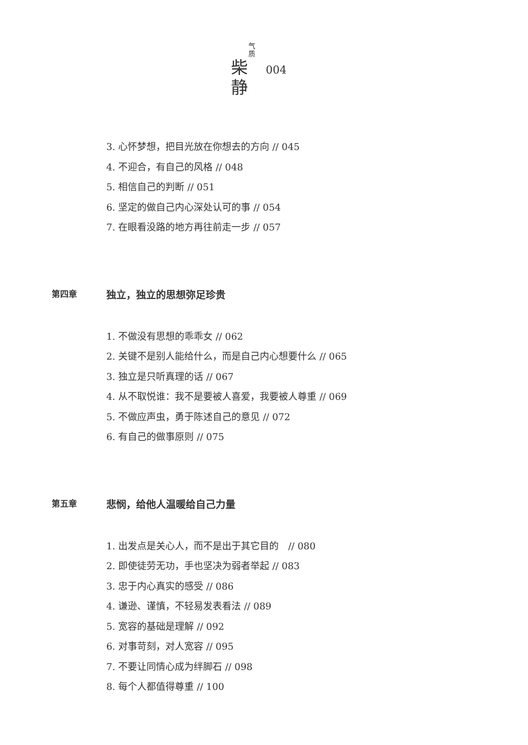气质
柴
静
004
3. 心怀梦想，把目光放在你想去的方向 // 045
4. 不迎合，有自己的风格 // 048
5. 相信自己的判断 // 051
6. 坚定的做自己内心深处认可的事 // 054
7. 在眼看没路的地方再往前走一步 // 057
第四章 独立，独立的思想弥足珍贵
1. 不做没有思想的乖乖女 // 062
2. 关键不是别人能给什么，而是自己内心想要什么 // 065
3. 独立是只听真理的话 // 067
4. 从不取悦谁：我不是要被人喜爱，我要被人尊重 // 069
5. 不做应声虫，勇于陈述自己的意见 // 072
6. 有自己的做事原则 // 075
第五章 悲悯，给他人温暖给自己力量
1. 出发点是关心人，而不是出于其它目的　// 080
2. 即使徒劳无功，手也坚决为弱者举起 // 083
3. 忠于内心真实的感受 // 086
4. 谦逊、谨慎，不轻易发表看法 // 089
5. 宽容的基础是理解 // 092
6. 对事苛刻，对人宽容 // 095
7. 不要让同情心成为绊脚石 // 098
8. 每个人都值得尊重 // 100